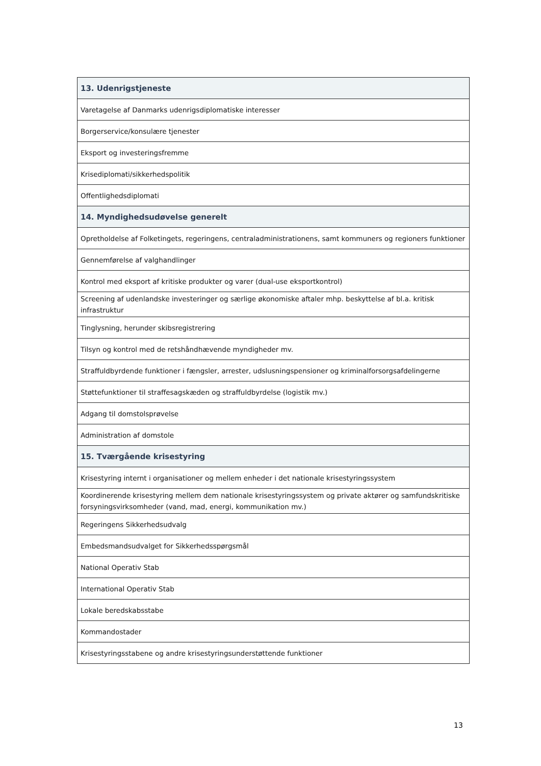| 13. Udenrigstjeneste |
| --- |
| Varetagelse af Danmarks udenrigsdiplomatiske interesser |
| Borgerservice/konsulære tjenester |
| Eksport og investeringsfremme |
| Krisediplomati/sikkerhedspolitik |
| Offentlighedsdiplomati |
| 14. Myndighedsudøvelse generelt |
| Opretholdelse af Folketingets, regeringens, centraladministrationens, samt kommuners og regioners funktioner |
| Gennemførelse af valghandlinger |
| Kontrol med eksport af kritiske produkter og varer (dual-use eksportkontrol) |
| Screening af udenlandske investeringer og særlige økonomiske aftaler mhp. beskyttelse af bl.a. kritisk infrastruktur |
| Tinglysning, herunder skibsregistrering |
| Tilsyn og kontrol med de retshåndhævende myndigheder mv. |
| Straffuldbyrdende funktioner i fængsler, arrester, udslusningspensioner og kriminalforsorgsafdelingerne |
| Støttefunktioner til straffesagskæden og straffuldbyrdelse (logistik mv.) |
| Adgang til domstolsprøvelse |
| Administration af domstole |
| 15. Tværgående krisestyring |
| Krisestyring internt i organisationer og mellem enheder i det nationale krisestyringssystem |
| Koordinerende krisestyring mellem dem nationale krisestyringssystem og private aktører og samfundskritiske forsyningsvirksomheder (vand, mad, energi, kommunikation mv.) |
| Regeringens Sikkerhedsudvalg |
| Embedsmandsudvalget for Sikkerhedsspørgsmål |
| National Operativ Stab |
| International Operativ Stab |
| Lokale beredskabsstabe |
| Kommandostader |
| Krisestyringsstabene og andre krisestyringsunderstøttende funktioner |
13